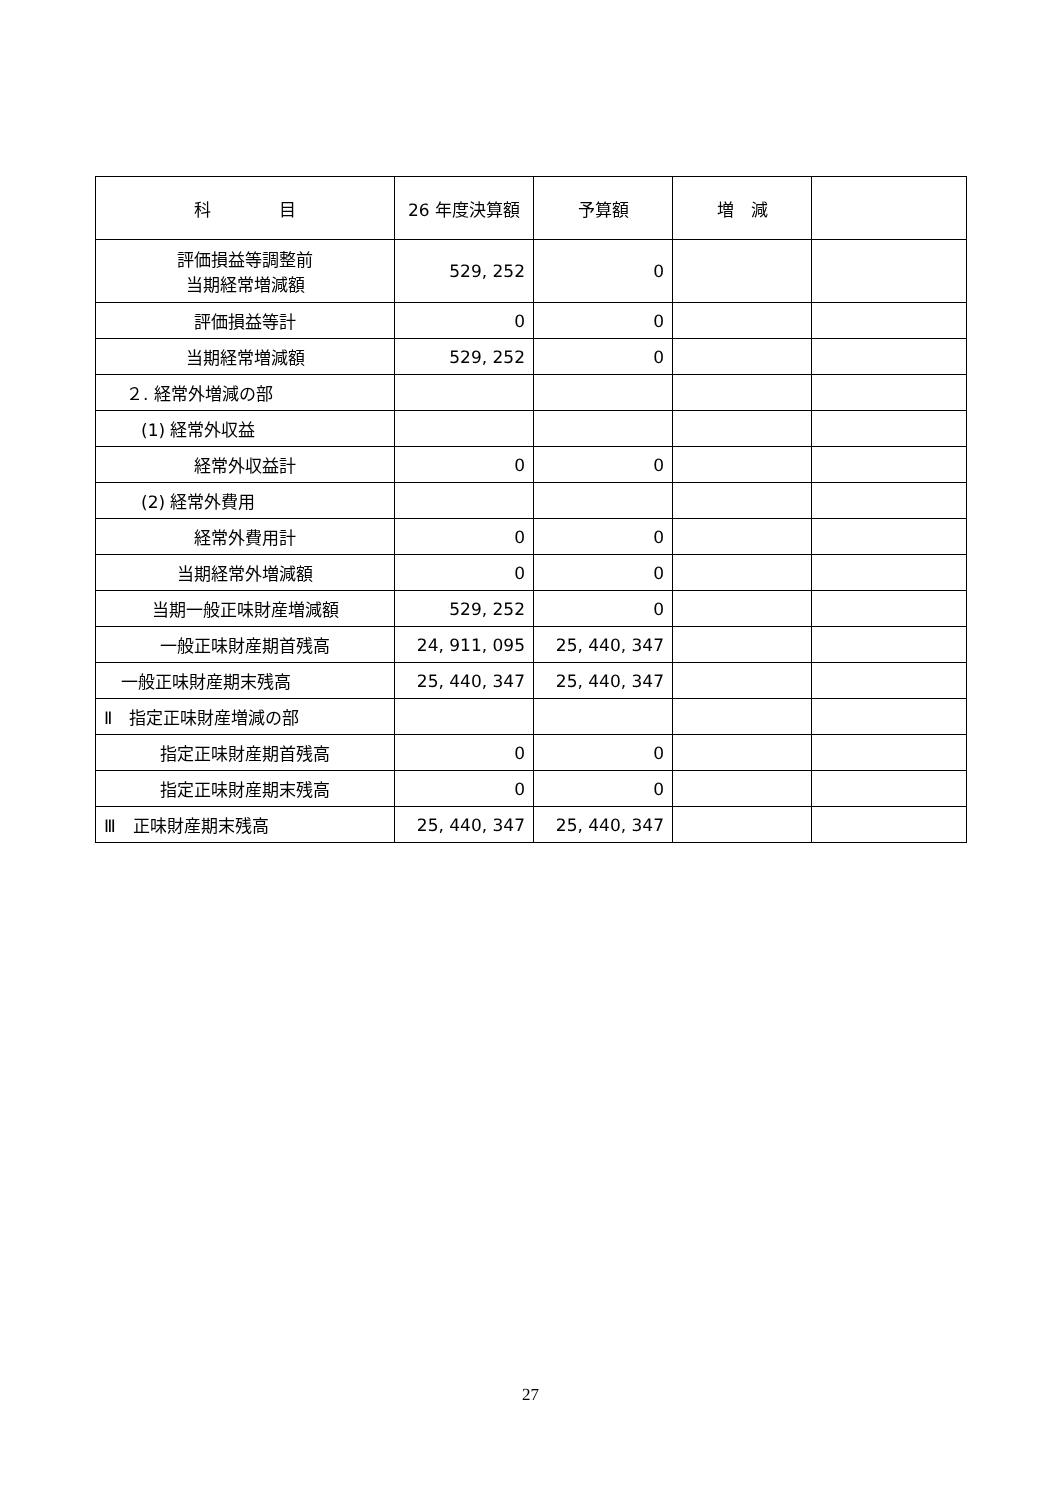| 科 目 | 26 年度決算額 | 予算額 | 増 減 | |
| --- | --- | --- | --- | --- |
| 評価損益等調整前 当期経常増減額 | 529, 252 | 0 | | |
| 評価損益等計 | 0 | 0 | | |
| 当期経常増減額 | 529, 252 | 0 | | |
| ２. 経常外増減の部 | | | | |
| (1) 経常外収益 | | | | |
| 経常外収益計 | 0 | 0 | | |
| (2) 経常外費用 | | | | |
| 経常外費用計 | 0 | 0 | | |
| 当期経常外増減額 | 0 | 0 | | |
| 当期一般正味財産増減額 | 529, 252 | 0 | | |
| 一般正味財産期首残高 | 24, 911, 095 | 25, 440, 347 | | |
| 一般正味財産期末残高 | 25, 440, 347 | 25, 440, 347 | | |
| Ⅱ 指定正味財産増減の部 | | | | |
| 指定正味財産期首残高 | 0 | 0 | | |
| 指定正味財産期末残高 | 0 | 0 | | |
| Ⅲ 正味財産期末残高 | 25, 440, 347 | 25, 440, 347 | | |
27